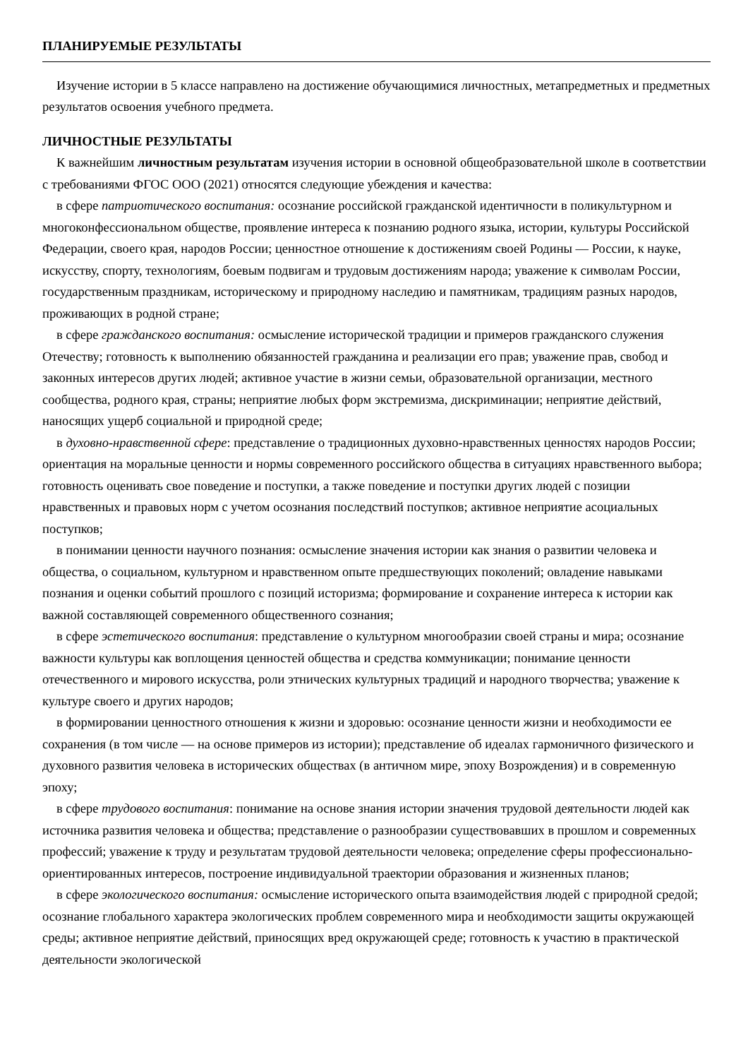ПЛАНИРУЕМЫЕ РЕЗУЛЬТАТЫ
Изучение истории в 5 классе направлено на достижение обучающимися личностных, метапредметных и предметных результатов освоения учебного предмета.
ЛИЧНОСТНЫЕ РЕЗУЛЬТАТЫ
К важнейшим личностным результатам изучения истории в основной общеобразовательной школе в соответствии с требованиями ФГОС ООО (2021) относятся следующие убеждения и качества:
в сфере патриотического воспитания: осознание российской гражданской идентичности в поликультурном и многоконфессиональном обществе, проявление интереса к познанию родного языка, истории, культуры Российской Федерации, своего края, народов России; ценностное отношение к достижениям своей Родины — России, к науке, искусству, спорту, технологиям, боевым подвигам и трудовым достижениям народа; уважение к символам России, государственным праздникам, историческому и природному наследию и памятникам, традициям разных народов, проживающих в родной стране;
в сфере гражданского воспитания: осмысление исторической традиции и примеров гражданского служения Отечеству; готовность к выполнению обязанностей гражданина и реализации его прав; уважение прав, свобод и законных интересов других людей; активное участие в жизни семьи, образовательной организации, местного сообщества, родного края, страны; неприятие любых форм экстремизма, дискриминации; неприятие действий, наносящих ущерб социальной и природной среде;
в духовно-нравственной сфере: представление о традиционных духовно-нравственных ценностях народов России; ориентация на моральные ценности и нормы современного российского общества в ситуациях нравственного выбора; готовность оценивать свое поведение и поступки, а также поведение и поступки других людей с позиции нравственных и правовых норм с учетом осознания последствий поступков; активное неприятие асоциальных поступков;
в понимании ценности научного познания: осмысление значения истории как знания о развитии человека и общества, о социальном, культурном и нравственном опыте предшествующих поколений; овладение навыками познания и оценки событий прошлого с позиций историзма; формирование и сохранение интереса к истории как важной составляющей современного общественного сознания;
в сфере эстетического воспитания: представление о культурном многообразии своей страны и мира; осознание важности культуры как воплощения ценностей общества и средства коммуникации; понимание ценности отечественного и мирового искусства, роли этнических культурных традиций и народного творчества; уважение к культуре своего и других народов;
в формировании ценностного отношения к жизни и здоровью: осознание ценности жизни и необходимости ее сохранения (в том числе — на основе примеров из истории); представление об идеалах гармоничного физического и духовного развития человека в исторических обществах (в античном мире, эпоху Возрождения) и в современную эпоху;
в сфере трудового воспитания: понимание на основе знания истории значения трудовой деятельности людей как источника развития человека и общества; представление о разнообразии существовавших в прошлом и современных профессий; уважение к труду и результатам трудовой деятельности человека; определение сферы профессионально-ориентированных интересов, построение индивидуальной траектории образования и жизненных планов;
в сфере экологического воспитания: осмысление исторического опыта взаимодействия людей с природной средой; осознание глобального характера экологических проблем современного мира и необходимости защиты окружающей среды; активное неприятие действий, приносящих вред окружающей среде; готовность к участию в практической деятельности экологической